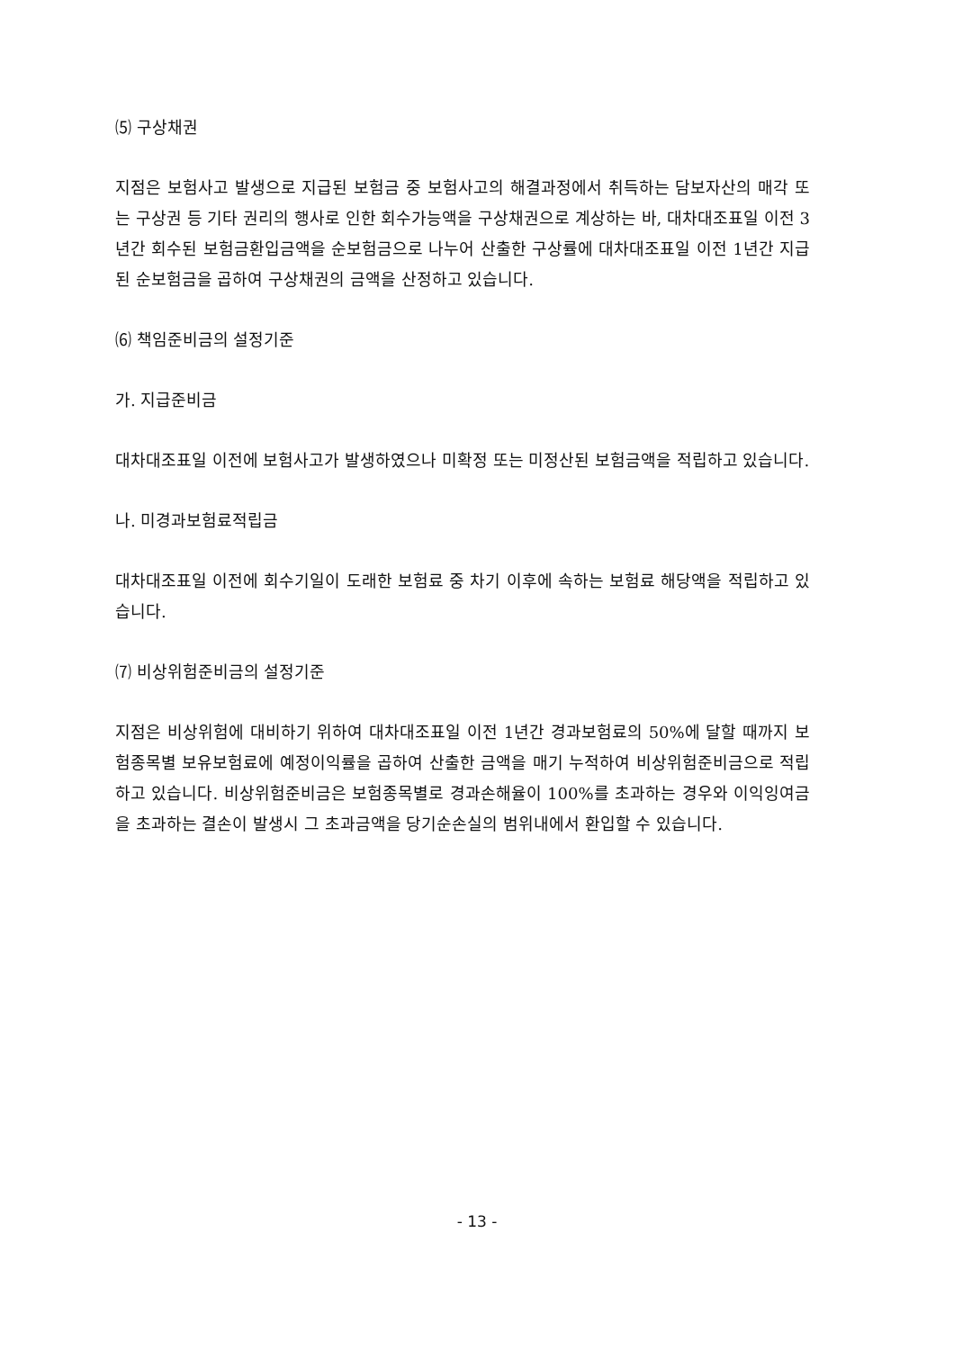⑸ 구상채권
지점은 보험사고 발생으로 지급된 보험금 중 보험사고의 해결과정에서 취득하는 담보자산의 매각 또는 구상권 등 기타 권리의 행사로 인한 회수가능액을 구상채권으로 계상하는 바, 대차대조표일 이전 3년간 회수된 보험금환입금액을 순보험금으로 나누어 산출한 구상률에 대차대조표일 이전 1년간 지급된 순보험금을 곱하여 구상채권의 금액을 산정하고 있습니다.
⑹ 책임준비금의 설정기준
가. 지급준비금
대차대조표일 이전에 보험사고가 발생하였으나 미확정 또는 미정산된 보험금액을 적립하고 있습니다.
나. 미경과보험료적립금
대차대조표일 이전에 회수기일이 도래한 보험료 중 차기 이후에 속하는 보험료 해당액을 적립하고 있습니다.
⑺ 비상위험준비금의 설정기준
지점은 비상위험에 대비하기 위하여 대차대조표일 이전 1년간 경과보험료의 50%에 달할 때까지 보험종목별 보유보험료에 예정이익률을 곱하여 산출한 금액을 매기 누적하여 비상위험준비금으로 적립하고 있습니다. 비상위험준비금은 보험종목별로 경과손해율이 100%를 초과하는 경우와 이익잉여금을 초과하는 결손이 발생시 그 초과금액을 당기순손실의 범위내에서 환입할 수 있습니다.
- 13 -